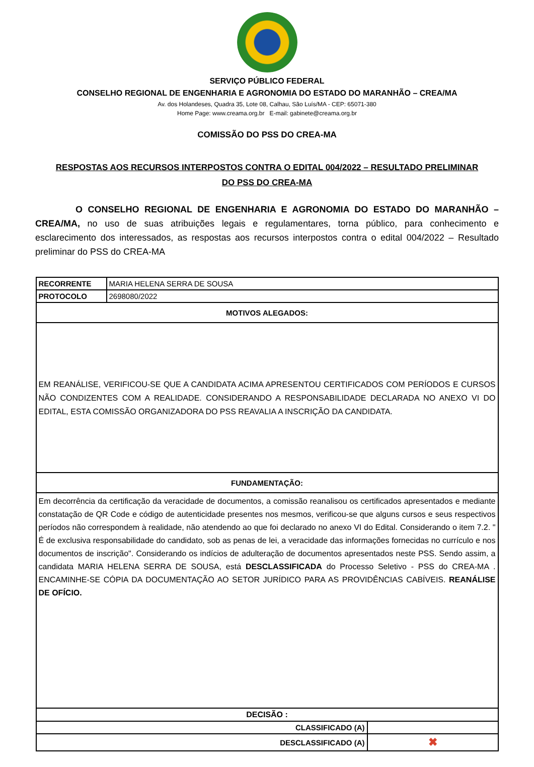SERVIÇO PÚBLICO FEDERAL
CONSELHO REGIONAL DE ENGENHARIA E AGRONOMIA DO ESTADO DO MARANHÃO – CREA/MA
Av. dos Holandeses, Quadra 35, Lote 08, Calhau, São Luís/MA - CEP: 65071-380
Home Page: www.creama.org.br E-mail: gabinete@creama.org.br
COMISSÃO DO PSS DO CREA-MA
RESPOSTAS AOS RECURSOS INTERPOSTOS CONTRA O EDITAL 004/2022 – RESULTADO PRELIMINAR
DO PSS DO CREA-MA
O CONSELHO REGIONAL DE ENGENHARIA E AGRONOMIA DO ESTADO DO MARANHÃO – CREA/MA, no uso de suas atribuições legais e regulamentares, torna público, para conhecimento e esclarecimento dos interessados, as respostas aos recursos interpostos contra o edital 004/2022 – Resultado preliminar do PSS do CREA-MA
| RECORRENTE | MARIA HELENA SERRA DE SOUSA | |
| PROTOCOLO | 2698080/2022 | |
| MOTIVOS ALEGADOS: | | |
| EM REANÁLISE, VERIFICOU-SE QUE A CANDIDATA ACIMA APRESENTOU CERTIFICADOS COM PERÍODOS E CURSOS NÃO CONDIZENTES COM A REALIDADE. CONSIDERANDO A RESPONSABILIDADE DECLARADA NO ANEXO VI DO EDITAL, ESTA COMISSÃO ORGANIZADORA DO PSS REAVALIA A INSCRIÇÃO DA CANDIDATA. | | |
| FUNDAMENTAÇÃO: | | |
| Em decorrência da certificação da veracidade de documentos, a comissão reanalisou os certificados apresentados e mediante constatação de QR Code e código de autenticidade presentes nos mesmos, verificou-se que alguns cursos e seus respectivos períodos não correspondem à realidade, não atendendo ao que foi declarado no anexo VI do Edital. Considerando o item 7.2. " É de exclusiva responsabilidade do candidato, sob as penas de lei, a veracidade das informações fornecidas no currículo e nos documentos de inscrição". Considerando os indícios de adulteração de documentos apresentados neste PSS. Sendo assim, a candidata MARIA HELENA SERRA DE SOUSA, está DESCLASSIFICADA do Processo Seletivo - PSS do CREA-MA . ENCAMINHE-SE CÓPIA DA DOCUMENTAÇÃO AO SETOR JURÍDICO PARA AS PROVIDÊNCIAS CABÍVEIS. REANÁLISE DE OFÍCIO. | | |
| DECISÃO : | | |
| CLASSIFICADO (A) | | |
| DESCLASSIFICADO (A) | | ✖ |